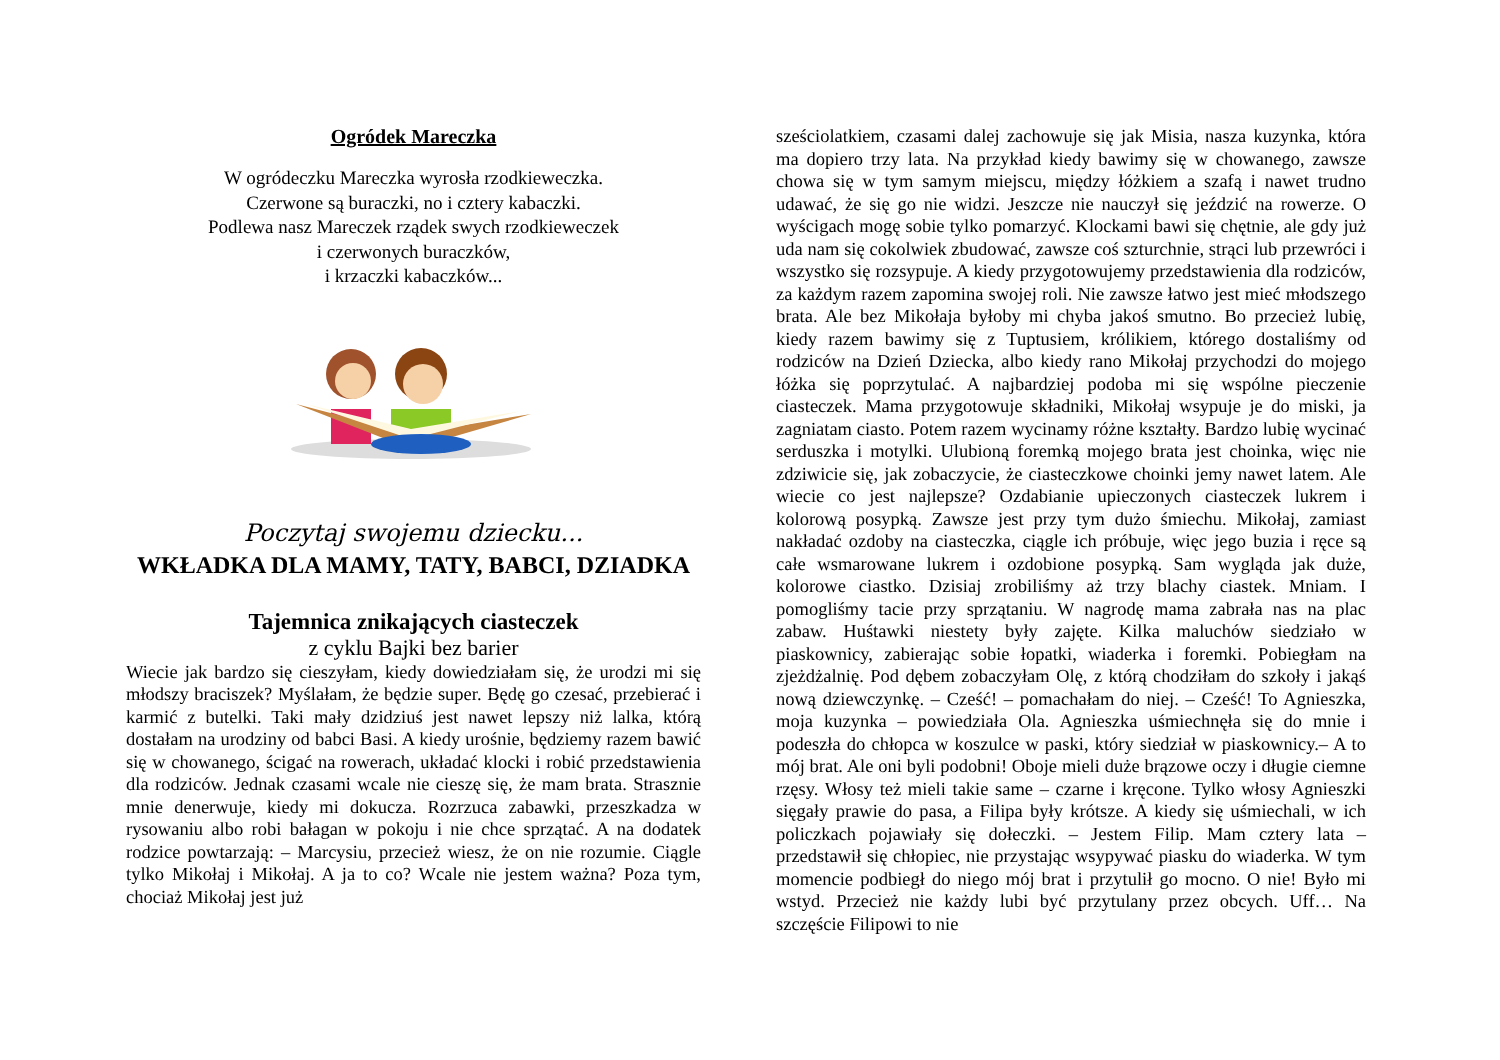Ogródek Mareczka
W ogródeczku Mareczka wyrosła rzodkieweczka.
Czerwone są buraczki, no i cztery kabaczki.
Podlewa nasz Mareczek rządek swych rzodkieweczek
i czerwonych buraczków,
i krzaczki kabaczków...
Poczytaj swojemu dziecku...
WKŁADKA DLA MAMY, TATY, BABCI, DZIADKA
Tajemnica znikających ciasteczek
z cyklu Bajki bez barier
Wiecie jak bardzo się cieszyłam, kiedy dowiedziałam się, że urodzi mi się młodszy braciszek? Myślałam, że będzie super. Będę go czesać, przebierać i karmić z butelki. Taki mały dzidziuś jest nawet lepszy niż lalka, którą dostałam na urodziny od babci Basi. A kiedy urośnie, będziemy razem bawić się w chowanego, ścigać na rowerach, układać klocki i robić przedstawienia dla rodziców. Jednak czasami wcale nie cieszę się, że mam brata. Strasznie mnie denerwuje, kiedy mi dokucza. Rozrzuca zabawki, przeszkadza w rysowaniu albo robi bałagan w pokoju i nie chce sprzątać. A na dodatek rodzice powtarzają: – Marcysiu, przecież wiesz, że on nie rozumie. Ciągle tylko Mikołaj i Mikołaj. A ja to co? Wcale nie jestem ważna? Poza tym, chociaż Mikołaj jest już
sześciolatkiem, czasami dalej zachowuje się jak Misia, nasza kuzynka, która ma dopiero trzy lata. Na przykład kiedy bawimy się w chowanego, zawsze chowa się w tym samym miejscu, między łóżkiem a szafą i nawet trudno udawać, że się go nie widzi. Jeszcze nie nauczył się jeździć na rowerze. O wyścigach mogę sobie tylko pomarzyć. Klockami bawi się chętnie, ale gdy już uda nam się cokolwiek zbudować, zawsze coś szturchnie, strąci lub przewróci i wszystko się rozsypuje. A kiedy przygotowujemy przedstawienia dla rodziców, za każdym razem zapomina swojej roli. Nie zawsze łatwo jest mieć młodszego brata. Ale bez Mikołaja byłoby mi chyba jakoś smutno. Bo przecież lubię, kiedy razem bawimy się z Tuptusiem, królikiem, którego dostaliśmy od rodziców na Dzień Dziecka, albo kiedy rano Mikołaj przychodzi do mojego łóżka się poprzytulać. A najbardziej podoba mi się wspólne pieczenie ciasteczek. Mama przygotowuje składniki, Mikołaj wsypuje je do miski, ja zagniatam ciasto. Potem razem wycinamy różne kształty. Bardzo lubię wycinać serduszka i motylki. Ulubioną foremką mojego brata jest choinka, więc nie zdziwicie się, jak zobaczycie, że ciasteczkowe choinki jemy nawet latem. Ale wiecie co jest najlepsze? Ozdabianie upieczonych ciasteczek lukrem i kolorową posypką. Zawsze jest przy tym dużo śmiechu. Mikołaj, zamiast nakładać ozdoby na ciasteczka, ciągle ich próbuje, więc jego buzia i ręce są całe wsmarowane lukrem i ozdobione posypką. Sam wygląda jak duże, kolorowe ciastko. Dzisiaj zrobiliśmy aż trzy blachy ciastek. Mniam. I pomogliśmy tacie przy sprzątaniu. W nagrodę mama zabrała nas na plac zabaw. Huśtawki niestety były zajęte. Kilka maluchów siedziało w piaskownicy, zabierając sobie łopatki, wiaderka i foremki. Pobiegłam na zjeżdżalnię. Pod dębem zobaczyłam Olę, z którą chodziłam do szkoły i jakąś nową dziewczynkę. – Cześć! – pomachałam do niej. – Cześć! To Agnieszka, moja kuzynka – powiedziała Ola. Agnieszka uśmiechnęła się do mnie i podeszła do chłopca w koszulce w paski, który siedział w piaskownicy.– A to mój brat. Ale oni byli podobni! Oboje mieli duże brązowe oczy i długie ciemne rzęsy. Włosy też mieli takie same – czarne i kręcone. Tylko włosy Agnieszki sięgały prawie do pasa, a Filipa były krótsze. A kiedy się uśmiechali, w ich policzkach pojawiały się dołeczki. – Jestem Filip. Mam cztery lata – przedstawił się chłopiec, nie przystając wsypywać piasku do wiaderka. W tym momencie podbiegł do niego mój brat i przytulił go mocno. O nie! Było mi wstyd. Przecież nie każdy lubi być przytulany przez obcych. Uff… Na szczęście Filipowi to nie